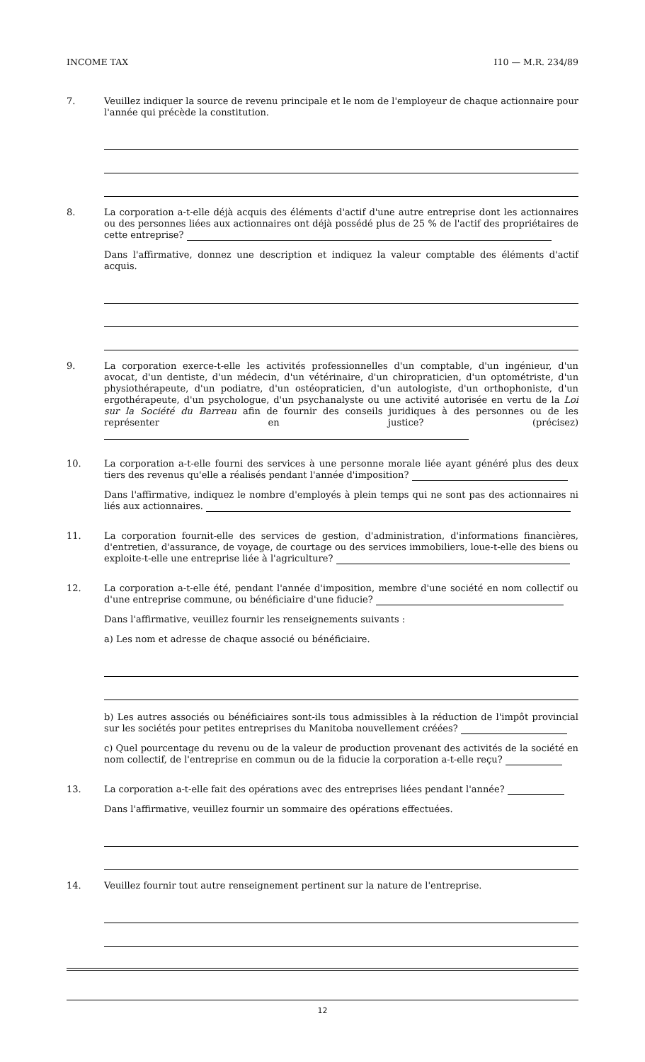INCOME TAX I10 — M.R. 234/89
7.
Veuillez indiquer la source de revenu principale et le nom de l'employeur de chaque actionnaire pour l'année qui précède la constitution.
8.
La corporation a-t-elle déjà acquis des éléments d'actif d'une autre entreprise dont les actionnaires ou des personnes liées aux actionnaires ont déjà possédé plus de 25 % de l'actif des propriétaires de cette entreprise?
Dans l'affirmative, donnez une description et indiquez la valeur comptable des éléments d'actif acquis.
9.
La corporation exerce-t-elle les activités professionnelles d'un comptable, d'un ingénieur, d'un avocat, d'un dentiste, d'un médecin, d'un vétérinaire, d'un chiropraticien, d'un optométriste, d'un physiothérapeute, d'un podiatre, d'un ostéopraticien, d'un autologiste, d'un orthophoniste, d'un ergothérapeute, d'un psychologue, d'un psychanalyste ou une activité autorisée en vertu de la Loi sur la Société du Barreau afin de fournir des conseils juridiques à des personnes ou de les représenter en justice? (précisez)
10.
La corporation a-t-elle fourni des services à une personne morale liée ayant généré plus des deux tiers des revenus qu'elle a réalisés pendant l'année d'imposition?
Dans l'affirmative, indiquez le nombre d'employés à plein temps qui ne sont pas des actionnaires ni liés aux actionnaires.
11.
La corporation fournit-elle des services de gestion, d'administration, d'informations financières, d'entretien, d'assurance, de voyage, de courtage ou des services immobiliers, loue-t-elle des biens ou exploite-t-elle une entreprise liée à l'agriculture?
12.
La corporation a-t-elle été, pendant l'année d'imposition, membre d'une société en nom collectif ou d'une entreprise commune, ou bénéficiaire d'une fiducie?
Dans l'affirmative, veuillez fournir les renseignements suivants :
a) Les nom et adresse de chaque associé ou bénéficiaire.
b) Les autres associés ou bénéficiaires sont-ils tous admissibles à la réduction de l'impôt provincial sur les sociétés pour petites entreprises du Manitoba nouvellement créées?
c) Quel pourcentage du revenu ou de la valeur de production provenant des activités de la société en nom collectif, de l'entreprise en commun ou de la fiducie la corporation a-t-elle reçu?
13.
La corporation a-t-elle fait des opérations avec des entreprises liées pendant l'année?
Dans l'affirmative, veuillez fournir un sommaire des opérations effectuées.
14.
Veuillez fournir tout autre renseignement pertinent sur la nature de l'entreprise.
12